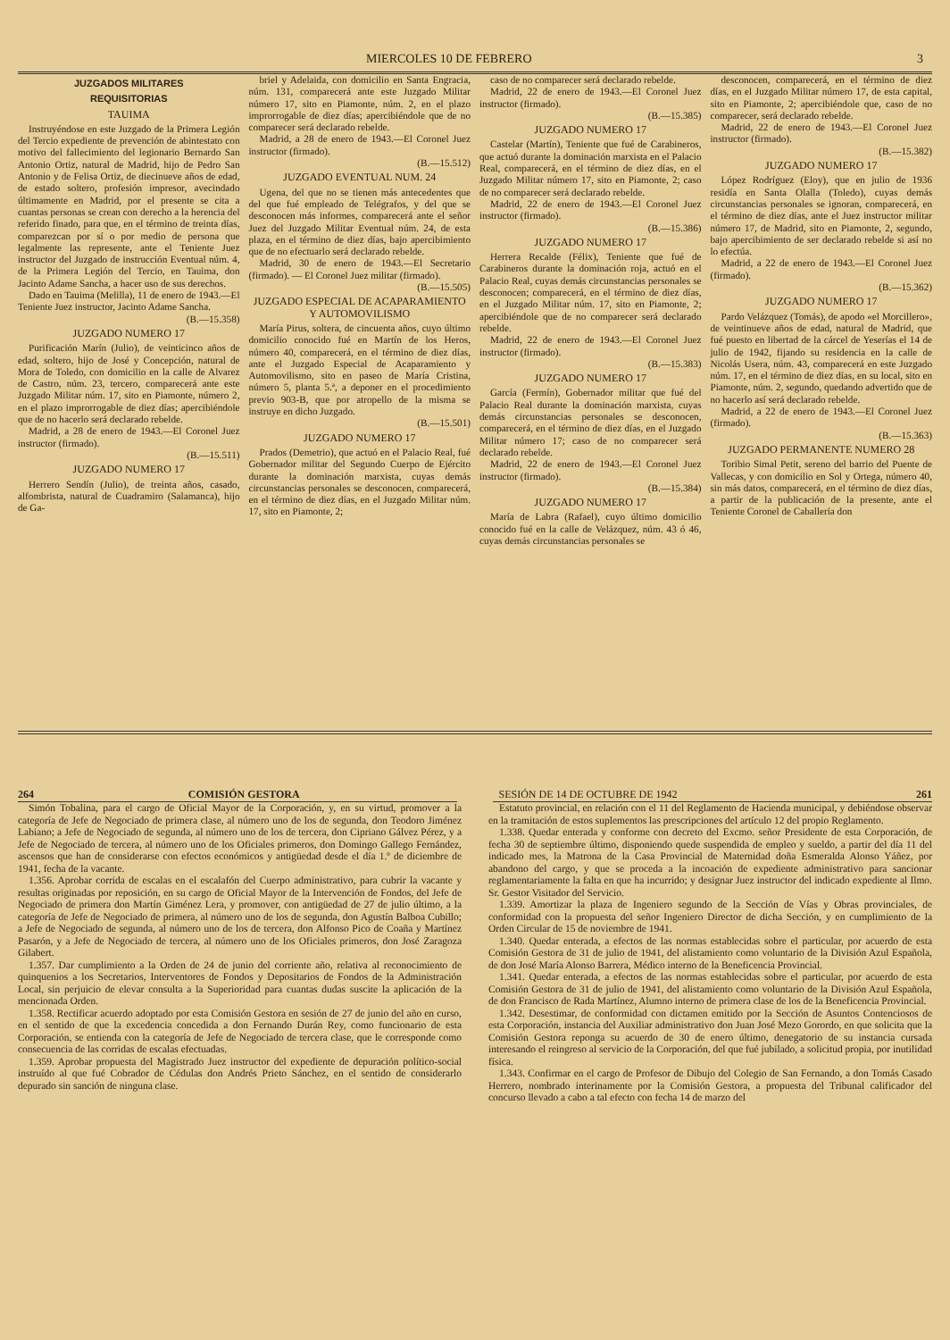MIERCOLES 10 DE FEBRERO 3
JUZGADOS MILITARES
REQUISITORIAS
TAUIMA
Instruyéndose en este Juzgado de la Primera Legión del Tercio expediente de prevención de abintestato con motivo del fallecimiento del legionario Bernardo San Antonio Ortiz, natural de Madrid, hijo de Pedro San Antonio y de Felisa Ortiz, de diecinueve años de edad, de estado soltero, profesión impresor, avecindado últimamente en Madrid, por el presente se cita a cuantas personas se crean con derecho a la herencia del referido finado, para que, en el término de treinta días, comparezcan por sí o por medio de persona que legalmente las represente, ante el Teniente Juez instructor del Juzgado de instrucción Eventual núm. 4, de la Primera Legión del Tercio, en Tauima, don Jacinto Adame Sancha, a hacer uso de sus derechos.
Dado en Tauima (Melilla), 11 de enero de 1943.—El Teniente Juez instructor, Jacinto Adame Sancha.
(B.—15.358)
JUZGADO NUMERO 17
Purificación Marín (Julio), de veinticinco años de edad, soltero, hijo de José y Concepción, natural de Mora de Toledo, con domicilio en la calle de Alvarez de Castro, núm. 23, tercero, comparecerá ante este Juzgado Militar núm. 17, sito en Piamonte, número 2, en el plazo improrrogable de diez días; apercibiéndole que de no hacerlo será declarado rebelde.
Madrid, a 28 de enero de 1943.—El Coronel Juez instructor (firmado).
(B.—15.511)
JUZGADO NUMERO 17
Herrero Sendín (Julio), de treinta años, casado, alfombrista, natural de Cuadramiro (Salamanca), hijo de Ga-
briel y Adelaida, con domicilio en Santa Engracia, núm. 131, comparecerá ante este Juzgado Militar número 17, sito en Piamonte, núm. 2, en el plazo improrrogable de diez días; apercibiéndole que de no comparecer será declarado rebelde.
Madrid, a 28 de enero de 1943.—El Coronel Juez instructor (firmado).
(B.—15.512)
JUZGADO EVENTUAL NUM. 24
Ugena, del que no se tienen más antecedentes que del que fué empleado de Telégrafos, y del que se desconocen más informes, comparecerá ante el señor Juez del Juzgado Militar Eventual núm. 24, de esta plaza, en el término de diez días, bajo apercibimiento que de no efectuarlo será declarado rebelde.
Madrid, 30 de enero de 1943.—El Secretario (firmado). — El Coronel Juez militar (firmado).
(B.—15.505)
JUZGADO ESPECIAL DE ACAPARAMIENTO Y AUTOMOVILISMO
María Pirus, soltera, de cincuenta años, cuyo último domicilio conocido fué en Martín de los Heros, número 40, comparecerá, en el término de diez días, ante el Juzgado Especial de Acaparamiento y Automovilismo, sito en paseo de María Cristina, número 5, planta 5.ª, a deponer en el procedimiento previo 903-B, que por atropello de la misma se instruye en dicho Juzgado.
(B.—15.501)
JUZGADO NUMERO 17
Prados (Demetrio), que actuó en el Palacio Real, fué Gobernador militar del Segundo Cuerpo de Ejército durante la dominación marxista, cuyas demás circunstancias personales se desconocen, comparecerá, en el término de diez días, en el Juzgado Militar núm. 17, sito en Piamonte, 2;
caso de no comparecer será declarado rebelde.
Madrid, 22 de enero de 1943.—El Coronel Juez instructor (firmado).
(B.—15.385)
JUZGADO NUMERO 17
Castelar (Martín), Teniente que fué de Carabineros, que actuó durante la dominación marxista en el Palacio Real, comparecerá, en el término de diez días, en el Juzgado Militar número 17, sito en Piamonte, 2; caso de no comparecer será declarado rebelde.
Madrid, 22 de enero de 1943.—El Coronel Juez instructor (firmado).
(B.—15.386)
JUZGADO NUMERO 17
Herrera Recalde (Félix), Teniente que fué de Carabineros durante la dominación roja, actuó en el Palacio Real, cuyas demás circunstancias personales se desconocen; comparecerá, en el término de diez días, en el Juzgado Militar núm. 17, sito en Piamonte, 2; apercibiéndole que de no comparecer será declarado rebelde.
Madrid, 22 de enero de 1943.—El Coronel Juez instructor (firmado).
(B.—15.383)
JUZGADO NUMERO 17
García (Fermín), Gobernador militar que fué del Palacio Real durante la dominación marxista, cuyas demás circunstancias personales se desconocen, comparecerá, en el término de diez días, en el Juzgado Militar número 17; caso de no comparecer será declarado rebelde.
Madrid, 22 de enero de 1943.—El Coronel Juez instructor (firmado).
(B.—15.384)
JUZGADO NUMERO 17
María de Labra (Rafael), cuyo último domicilio conocido fué en la calle de Velázquez, núm. 43 ó 46, cuyas demás circunstancias personales se
desconocen, comparecerá, en el término de diez días, en el Juzgado Militar número 17, de esta capital, sito en Piamonte, 2; apercibiéndole que, caso de no comparecer, será declarado rebelde.
Madrid, 22 de enero de 1943.—El Coronel Juez instructor (firmado).
(B.—15.382)
JUZGADO NUMERO 17
López Rodríguez (Eloy), que en julio de 1936 residía en Santa Olalla (Toledo), cuyas demás circunstancias personales se ignoran, comparecerá, en el término de diez días, ante el Juez instructor militar número 17, de Madrid, sito en Piamonte, 2, segundo, bajo apercibimiento de ser declarado rebelde si así no lo efectúa.
Madrid, a 22 de enero de 1943.—El Coronel Juez (firmado).
(B.—15.362)
JUZGADO NUMERO 17
Pardo Velázquez (Tomás), de apodo «el Morcillero», de veintinueve años de edad, natural de Madrid, que fué puesto en libertad de la cárcel de Yeserías el 14 de julio de 1942, fijando su residencia en la calle de Nicolás Usera, núm. 43, comparecerá en este Juzgado núm. 17, en el término de diez días, en su local, sito en Piamonte, núm. 2, segundo, quedando advertido que de no hacerlo así será declarado rebelde.
Madrid, a 22 de enero de 1943.—El Coronel Juez (firmado).
(B.—15.363)
JUZGADO PERMANENTE NUMERO 28
Toribio Simal Petit, sereno del barrio del Puente de Vallecas, y con domicilio en Sol y Ortega, número 40, sin más datos, comparecerá, en el término de diez días, a partir de la publicación de la presente, ante el Teniente Coronel de Caballería don
264 COMISIÓN GESTORA SESIÓN DE 14 DE OCTUBRE DE 1942 261
Simón Tobalina, para el cargo de Oficial Mayor de la Corporación, y, en su virtud, promover a la categoría de Jefe de Negociado de primera clase, al número uno de los de segunda, don Teodoro Jiménez Labiano; a Jefe de Negociado de segunda, al número uno de los de tercera, don Cipriano Gálvez Pérez, y a Jefe de Negociado de tercera, al número uno de los Oficiales primeros, don Domingo Gallego Fernández, ascensos que han de considerarse con efectos económicos y antigüedad desde el día 1.º de diciembre de 1941, fecha de la vacante.
1.356. Aprobar corrida de escalas en el escalafón del Cuerpo administrativo, para cubrir la vacante y resultas originadas por reposición, en su cargo de Oficial Mayor de la Intervención de Fondos, del Jefe de Negociado de primera don Martín Giménez Lera, y promover, con antigüedad de 27 de julio último, a la categoría de Jefe de Negociado de primera, al número uno de los de segunda, don Agustín Balboa Cubillo; a Jefe de Negociado de segunda, al número uno de los de tercera, don Alfonso Pico de Coaña y Martínez Pasarón, y a Jefe de Negociado de tercera, al número uno de los Oficiales primeros, don José Zaragoza Gilabert.
1.357. Dar cumplimiento a la Orden de 24 de junio del corriente año, relativa al reconocimiento de quinquenios a los Secretarios, Interventores de Fondos y Depositarios de Fondos de la Administración Local, sin perjuicio de elevar consulta a la Superioridad para cuantas dudas suscite la aplicación de la mencionada Orden.
1.358. Rectificar acuerdo adoptado por esta Comisión Gestora en sesión de 27 de junio del año en curso, en el sentido de que la excedencia concedida a don Fernando Durán Rey, como funcionario de esta Corporación, se entienda con la categoría de Jefe de Negociado de tercera clase, que le corresponde como consecuencia de las corridas de escalas efectuadas.
1.359. Aprobar propuesta del Magistrado Juez instructor del expediente de depuración político-social instruído al que fué Cobrador de Cédulas don Andrés Prieto Sánchez, en el sentido de considerarlo depurado sin sanción de ninguna clase.
Estatuto provincial, en relación con el 11 del Reglamento de Hacienda municipal, y debiéndose observar en la tramitación de estos suplementos las prescripciones del artículo 12 del propio Reglamento.
1.338. Quedar enterada y conforme con decreto del Excmo. señor Presidente de esta Corporación, de fecha 30 de septiembre último, disponiendo quede suspendida de empleo y sueldo, a partir del día 11 del indicado mes, la Matrona de la Casa Provincial de Maternidad doña Esmeralda Alonso Yáñez, por abandono del cargo, y que se proceda a la incoación de expediente administrativo para sancionar reglamentariamente la falta en que ha incurrido; y designar Juez instructor del indicado expediente al Ilmo. Sr. Gestor Visitador del Servicio.
1.339. Amortizar la plaza de Ingeniero segundo de la Sección de Vías y Obras provinciales, de conformidad con la propuesta del señor Ingeniero Director de dicha Sección, y en cumplimiento de la Orden Circular de 15 de noviembre de 1941.
1.340. Quedar enterada, a efectos de las normas establecidas sobre el particular, por acuerdo de esta Comisión Gestora de 31 de julio de 1941, del alistamiento como voluntario de la División Azul Española, de don José María Alonso Barrera, Médico interno de la Beneficencia Provincial.
1.341. Quedar enterada, a efectos de las normas establecidas sobre el particular, por acuerdo de esta Comisión Gestora de 31 de julio de 1941, del alistamiento como voluntario de la División Azul Española, de don Francisco de Rada Martínez, Alumno interno de primera clase de los de la Beneficencia Provincial.
1.342. Desestimar, de conformidad con dictamen emitido por la Sección de Asuntos Contenciosos de esta Corporación, instancia del Auxiliar administrativo don Juan José Mezo Gorordo, en que solicita que la Comisión Gestora reponga su acuerdo de 30 de enero último, denegatorio de su instancia cursada interesando el reingreso al servicio de la Corporación, del que fué jubilado, a solicitud propia, por inutilidad física.
1.343. Confirmar en el cargo de Profesor de Dibujo del Colegio de San Fernando, a don Tomás Casado Herrero, nombrado interinamente por la Comisión Gestora, a propuesta del Tribunal calificador del concurso llevado a cabo a tal efecto con fecha 14 de marzo del